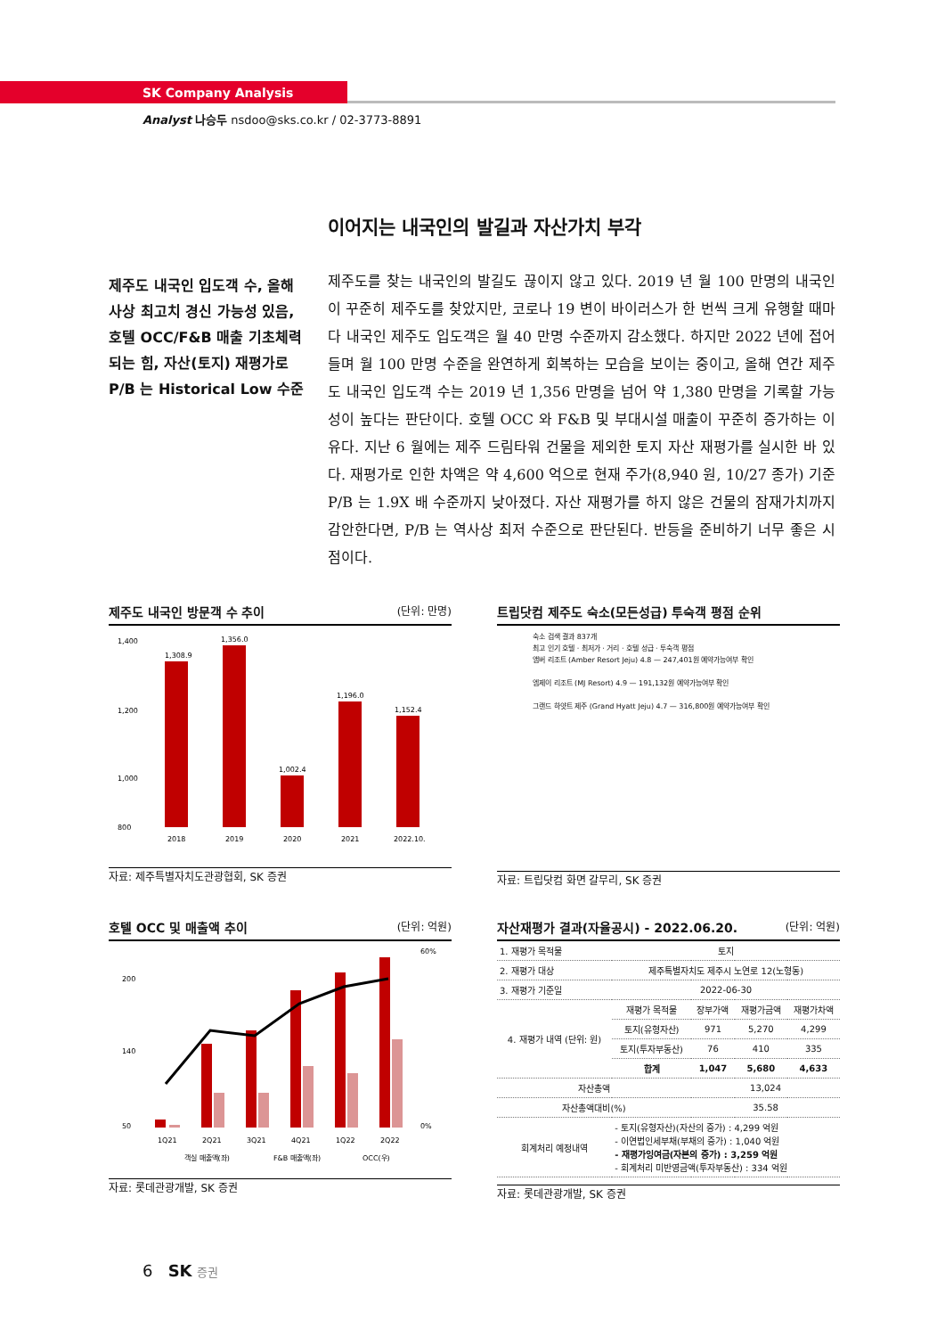SK Company Analysis
Analyst 나승두 nsdoo@sks.co.kr / 02-3773-8891
이어지는 내국인의 발길과 자산가치 부각
제주도 내국인 입도객 수, 올해 사상 최고치 경신 가능성 있음, 호텔 OCC/F&B 매출 기초체력 되는 힘, 자산(토지) 재평가로 P/B 는 Historical Low 수준
제주도를 찾는 내국인의 발길도 끊이지 않고 있다. 2019 년 월 100 만명의 내국인이 꾸준히 제주도를 찾았지만, 코로나 19 변이 바이러스가 한 번씩 크게 유행할 때마다 내국인 제주도 입도객은 월 40 만명 수준까지 감소했다. 하지만 2022 년에 접어들며 월 100 만명 수준을 완연하게 회복하는 모습을 보이는 중이고, 올해 연간 제주도 내국인 입도객 수는 2019 년 1,356 만명을 넘어 약 1,380 만명을 기록할 가능성이 높다는 판단이다. 호텔 OCC 와 F&B 및 부대시설 매출이 꾸준히 증가하는 이유다. 지난 6 월에는 제주 드림타워 건물을 제외한 토지 자산 재평가를 실시한 바 있다. 재평가로 인한 차액은 약 4,600 억으로 현재 주가(8,940 원, 10/27 종가) 기준 P/B 는 1.9X 배 수준까지 낮아졌다. 자산 재평가를 하지 않은 건물의 잠재가치까지 감안한다면, P/B 는 역사상 최저 수준으로 판단된다. 반등을 준비하기 너무 좋은 시점이다.
제주도 내국인 방문객 수 추이 (단위: 만명)
1,400
1,200
1,000
800
1,308.9
1,356.0
1,002.4
1,196.0
1,152.4
2018
2019
2020
2021
2022.10.
자료: 제주특별자치도관광협회, SK 증권
트립닷컴 제주도 숙소(모든성급) 투숙객 평점 순위
숙소 검색 결과 837개
최고 인기 호텔 · 최저가 · 거리 · 호텔 성급 · 투숙객 평점
앰버 리조트 (Amber Resort Jeju) 4.8 — 247,401원 예약가능여부 확인
엠제이 리조트 (MJ Resort) 4.9 — 191,132원 예약가능여부 확인
그랜드 하얏트 제주 (Grand Hyatt Jeju) 4.7 — 316,800원 예약가능여부 확인
자료: 트립닷컴 화면 갈무리, SK 증권
호텔 OCC 및 매출액 추이 (단위: 억원)
200
140
50
60%
0%
1Q21
2Q21
3Q21
4Q21
1Q22
2Q22
객실 매출액(좌)
F&B 매출액(좌)
OCC(우)
자료: 롯데관광개발, SK 증권
자산재평가 결과(자율공시) - 2022.06.20. (단위: 억원)
| 1. 재평가 목적물 | 토지 | | | |
| 2. 재평가 대상 | 제주특별자치도 제주시 노연로 12(노형동) | | | |
| 3. 재평가 기준일 | 2022-06-30 | | | |
| 4. 재평가 내역 (단위: 원) | 재평가 목적물 | 장부가액 | 재평가금액 | 재평가차액 |
| | 토지(유형자산) | 971 | 5,270 | 4,299 |
| | 토지(투자부동산) | 76 | 410 | 335 |
| | 합계 | 1,047 | 5,680 | 4,633 |
| 자산총액 | | 13,024 | | |
| 자산총액대비(%) | | 35.58 | | |
| 회계처리 예정내역 | - 토지(유형자산)(자산의 증가) : 4,299 억원 - 이연법인세부채(부채의 증가) : 1,040 억원 - 재평가잉여금(자본의 증가) : 3,259 억원 - 회계처리 미반영금액(투자부동산) : 334 억원 | | | |
자료: 롯데관광개발, SK 증권
6 SK 증권